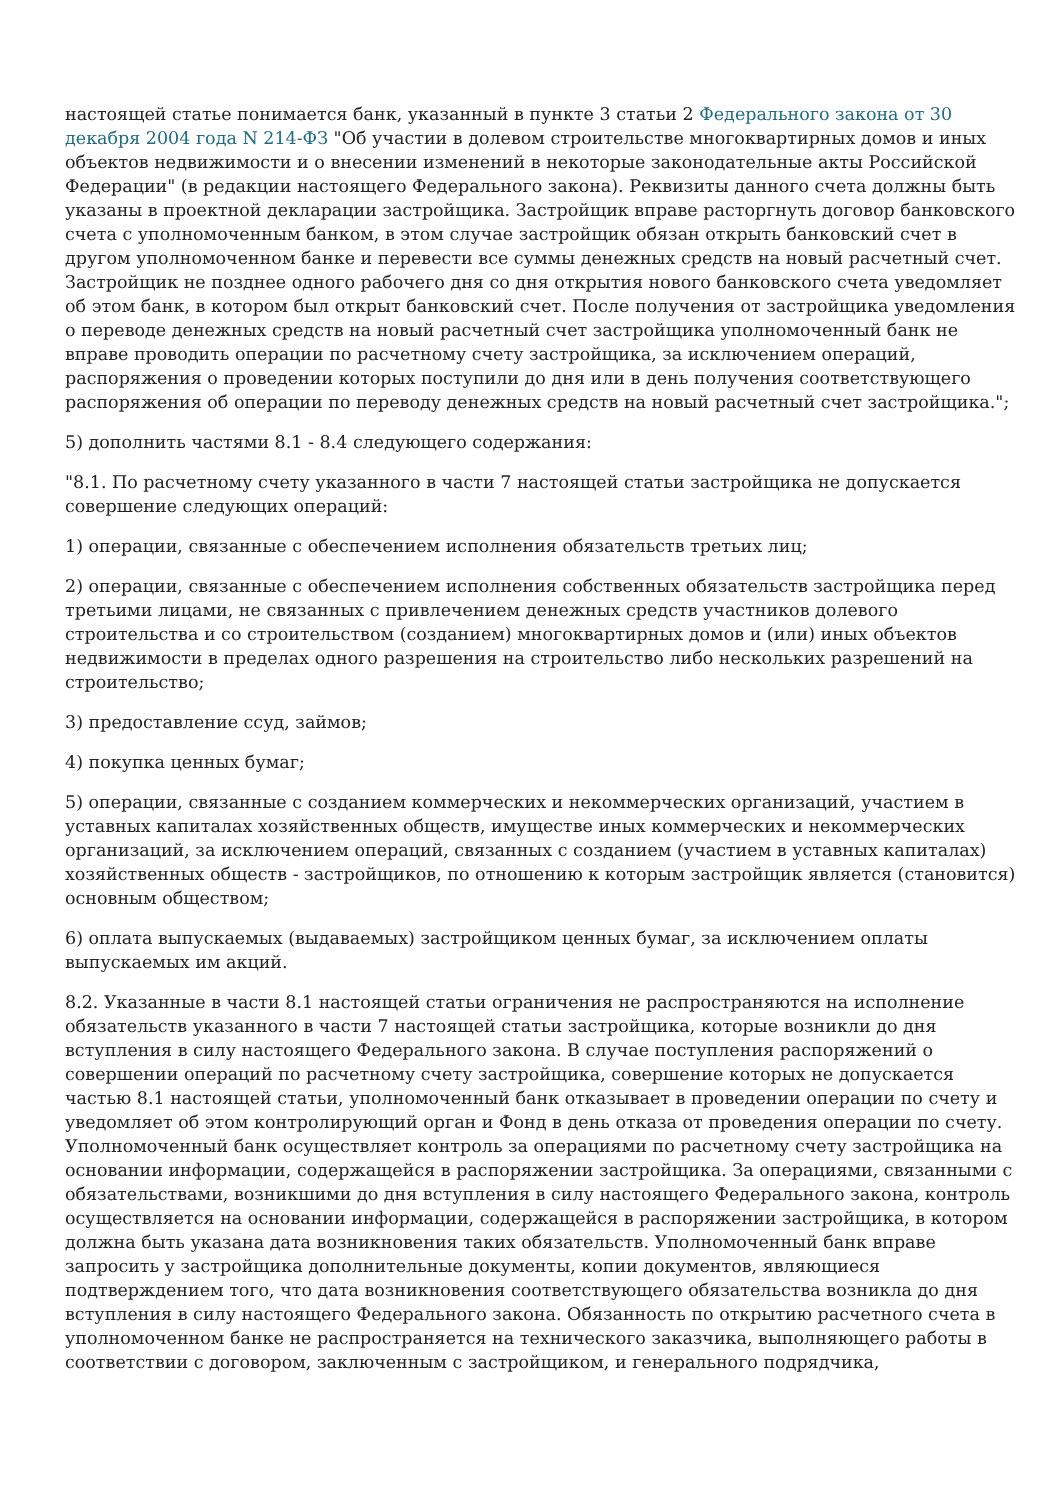настоящей статье понимается банк, указанный в пункте 3 статьи 2 Федерального закона от 30 декабря 2004 года N 214-ФЗ "Об участии в долевом строительстве многоквартирных домов и иных объектов недвижимости и о внесении изменений в некоторые законодательные акты Российской Федерации" (в редакции настоящего Федерального закона). Реквизиты данного счета должны быть указаны в проектной декларации застройщика. Застройщик вправе расторгнуть договор банковского счета с уполномоченным банком, в этом случае застройщик обязан открыть банковский счет в другом уполномоченном банке и перевести все суммы денежных средств на новый расчетный счет. Застройщик не позднее одного рабочего дня со дня открытия нового банковского счета уведомляет об этом банк, в котором был открыт банковский счет. После получения от застройщика уведомления о переводе денежных средств на новый расчетный счет застройщика уполномоченный банк не вправе проводить операции по расчетному счету застройщика, за исключением операций, распоряжения о проведении которых поступили до дня или в день получения соответствующего распоряжения об операции по переводу денежных средств на новый расчетный счет застройщика.";
5) дополнить частями 8.1 - 8.4 следующего содержания:
"8.1. По расчетному счету указанного в части 7 настоящей статьи застройщика не допускается совершение следующих операций:
1) операции, связанные с обеспечением исполнения обязательств третьих лиц;
2) операции, связанные с обеспечением исполнения собственных обязательств застройщика перед третьими лицами, не связанных с привлечением денежных средств участников долевого строительства и со строительством (созданием) многоквартирных домов и (или) иных объектов недвижимости в пределах одного разрешения на строительство либо нескольких разрешений на строительство;
3) предоставление ссуд, займов;
4) покупка ценных бумаг;
5) операции, связанные с созданием коммерческих и некоммерческих организаций, участием в уставных капиталах хозяйственных обществ, имуществе иных коммерческих и некоммерческих организаций, за исключением операций, связанных с созданием (участием в уставных капиталах) хозяйственных обществ - застройщиков, по отношению к которым застройщик является (становится) основным обществом;
6) оплата выпускаемых (выдаваемых) застройщиком ценных бумаг, за исключением оплаты выпускаемых им акций.
8.2. Указанные в части 8.1 настоящей статьи ограничения не распространяются на исполнение обязательств указанного в части 7 настоящей статьи застройщика, которые возникли до дня вступления в силу настоящего Федерального закона. В случае поступления распоряжений о совершении операций по расчетному счету застройщика, совершение которых не допускается частью 8.1 настоящей статьи, уполномоченный банк отказывает в проведении операции по счету и уведомляет об этом контролирующий орган и Фонд в день отказа от проведения операции по счету. Уполномоченный банк осуществляет контроль за операциями по расчетному счету застройщика на основании информации, содержащейся в распоряжении застройщика. За операциями, связанными с обязательствами, возникшими до дня вступления в силу настоящего Федерального закона, контроль осуществляется на основании информации, содержащейся в распоряжении застройщика, в котором должна быть указана дата возникновения таких обязательств. Уполномоченный банк вправе запросить у застройщика дополнительные документы, копии документов, являющиеся подтверждением того, что дата возникновения соответствующего обязательства возникла до дня вступления в силу настоящего Федерального закона. Обязанность по открытию расчетного счета в уполномоченном банке не распространяется на технического заказчика, выполняющего работы в соответствии с договором, заключенным с застройщиком, и генерального подрядчика,